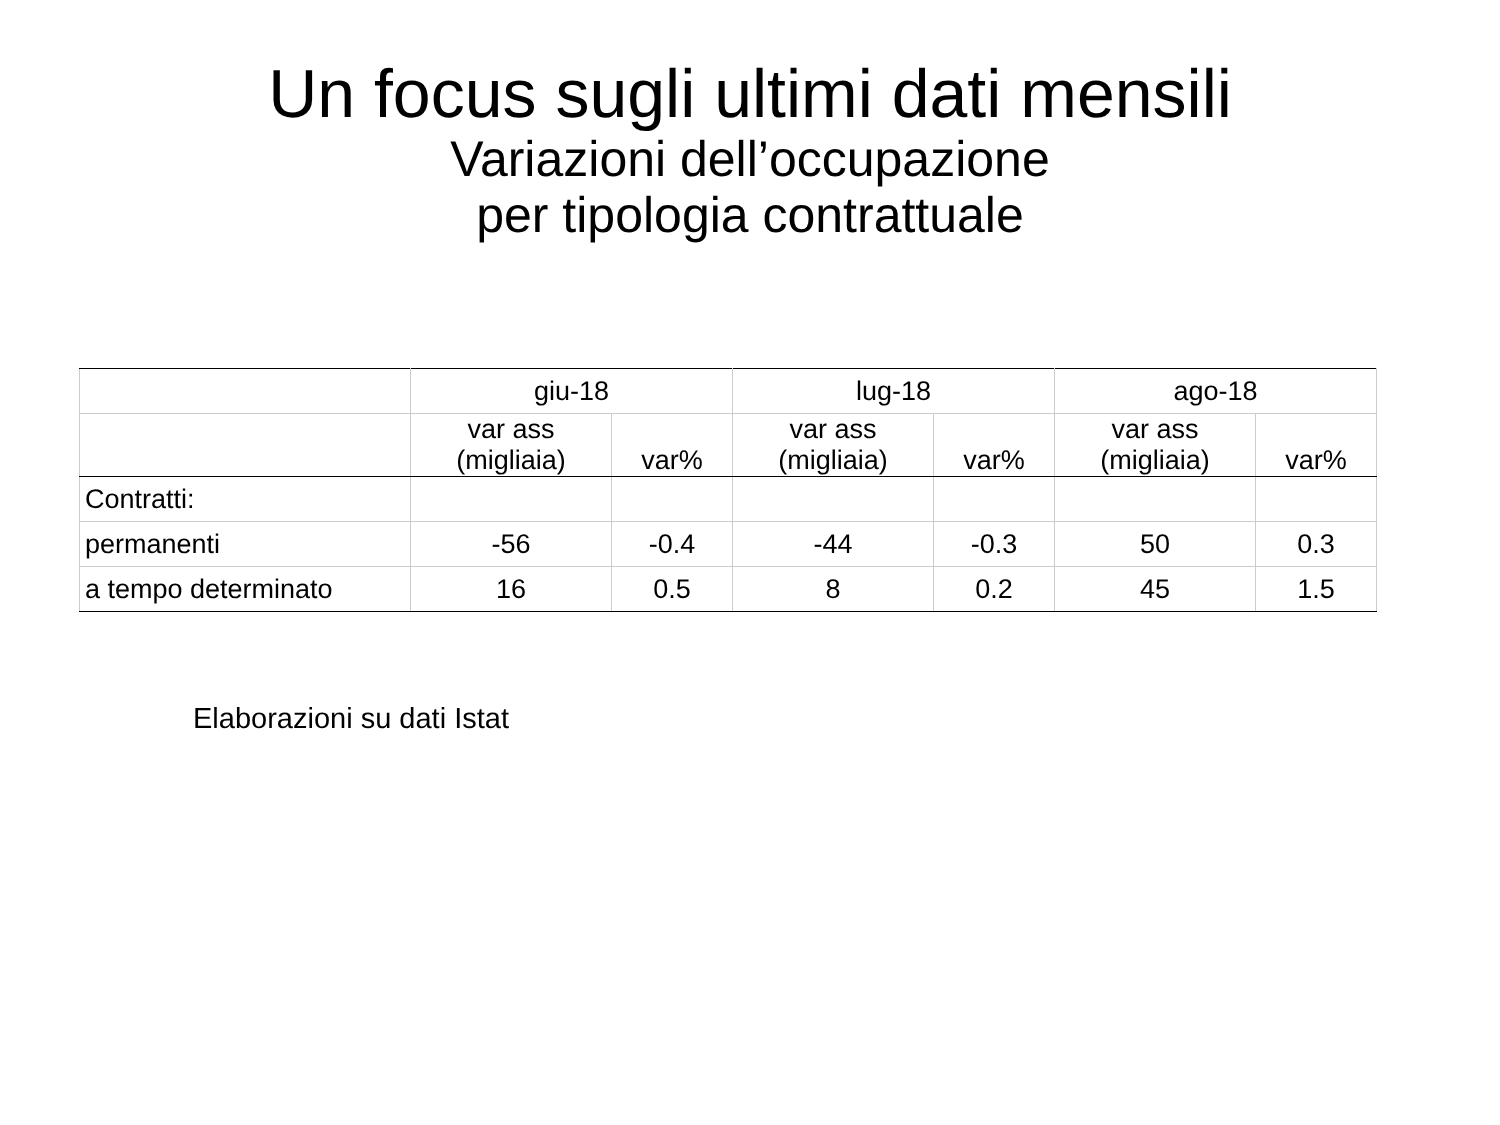Un focus sugli ultimi dati mensili
Variazioni dell’occupazione
per tipologia contrattuale
| | giu-18 | | lug-18 | | ago-18 | |
| --- | --- | --- | --- | --- | --- | --- |
| | var ass (migliaia) | var% | var ass (migliaia) | var% | var ass (migliaia) | var% |
| Contratti: | | | | | | |
| permanenti | -56 | -0.4 | -44 | -0.3 | 50 | 0.3 |
| a tempo determinato | 16 | 0.5 | 8 | 0.2 | 45 | 1.5 |
Elaborazioni su dati Istat